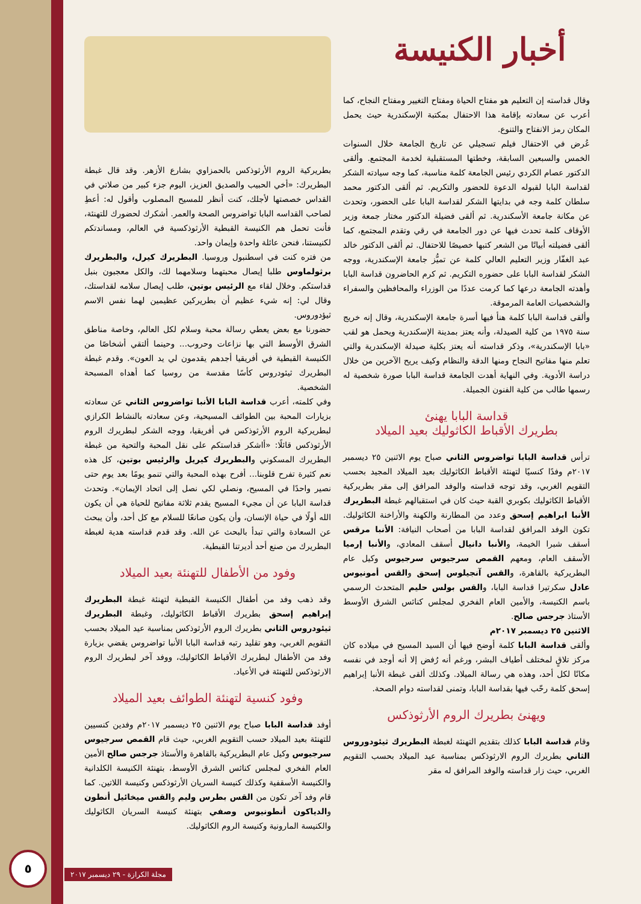أخبار الكنيسة
وقال قداسته إن التعليم هو مفتاح الحياة ومفتاح التغيير ومفتاح النجاح، كما أعرب عن سعادته بإقامة هذا الاحتفال بمكتبة الإسكندرية حيث يحمل المكان رمز الانفتاح والتنوع.
عُرض في الاحتفال فيلم تسجيلي عن تاريخ الجامعة خلال السنوات الخمس والسبعين السابقة، وخطتها المستقبلية لخدمة المجتمع. وألقى الدكتور عصام الكردي رئيس الجامعة كلمة مناسبة، كما وجه سيادته الشكر لقداسة البابا لقبوله الدعوة للحضور والتكريم. ثم ألقى الدكتور محمد سلطان كلمة وجه في بدايتها الشكر لقداسة البابا على الحضور، وتحدث عن مكانة جامعة الأسكندرية. ثم ألقى فضيلة الدكتور مختار جمعة وزير الأوقاف كلمة تحدث فيها عن دور الجامعة في رقي وتقدم المجتمع، كما ألقى فضيلته أبياتًا من الشعر كتبها خصيصًا للاحتفال. ثم ألقى الدكتور خالد عبد الغفّار وزير التعليم العالي كلمة عن تميُّز جامعة الإسكندرية، ووجه الشكر لقداسة البابا على حضوره التكريم. ثم كرم الحاضرون قداسة البابا وأهدته الجامعة درعها كما كرمت عددًا من الوزراء والمحافظين والسفراء والشخصيات العامة المرموقة.
وألقى قداسة البابا كلمة هنأ فيها أسرة جامعة الإسكندرية، وقال إنه خريج سنة ١٩٧٥ من كلية الصيدلة، وأنه يعتز بمدينة الإسكندرية ويحمل هو لقب «بابا الإسكندرية»، وذكر قداسته أنه يعتز بكلية صيدلة الإسكندرية والتي تعلم منها مفاتيح النجاح ومنها الدقة والنظام وكيف يريح الآخرين من خلال دراسة الأدوية. وفي النهاية أهدت الجامعة قداسة البابا صورة شخصية له رسمها طالب من كلية الفنون الجميلة.
قداسة البابا يهنئ
بطريرك الأقباط الكاثوليك بعيد الميلاد
ترأس قداسة البابا تواضروس الثاني صباح يوم الاثنين ٢٥ ديسمبر ٢٠١٧م وفدًا كنسيًا لتهنئة الأقباط الكاثوليك بعيد الميلاد المجيد بحسب التقويم الغربي، وقد توجه قداسته والوفد المرافق إلى مقر بطريركية الأقباط الكاثوليك بكوبري القبة حيث كان في استقبالهم غبطة البطريرك الأنبا ابراهيم إسحق وعدد من المطارنة والكهنة والأراخنة الكاثوليك. تكون الوفد المرافق لقداسة البابا من أصحاب النيافة: الأنبا مرقس أسقف شبرا الخيمة، والأنبا دانيال أسقف المعادي، والأنبا إرميا الأسقف العام، ومعهم القمص سرجيوس سرجيوس وكيل عام البطريركية بالقاهرة، والقس آنجيلوس إسحق والقس أمونيوس عادل سكرتيرا قداسة البابا، والقس بولس حليم المتحدث الرسمي باسم الكنيسة، والأمين العام الفخري لمجلس كنائس الشرق الأوسط الأستاذ جرجس صالح.
الاثنين ٢٥ ديسمبر ٢٠١٧م
وألقى قداسة البابا كلمة أوضح فيها أن السيد المسيح في ميلاده كان مركز تلاقٍ لمختلف أطياف البشر، ورغم أنه رُفض إلا أنه أوجد في نفسه مكانًا لكل أحد، وهذه هي رسالة الميلاد. وكذلك ألقى غبطة الأنبا إبراهيم إسحق كلمة رحّب فيها بقداسة البابا، وتمنى لقداسته دوام الصحة.
ويهنئ بطريرك الروم الأرثوذكس
وقام قداسة البابا كذلك بتقديم التهنئة لغبطة البطريرك ثيئودوروس الثاني بطريرك الروم الارثوذكس بمناسبة عيد الميلاد بحسب التقويم الغربي، حيث زار قداسته والوفد المرافق له مقر
بطريركية الروم الأرثوذكس بالحمزاوي بشارع الأزهر. وقد قال غبطة البطريرك: «أخي الحبيب والصديق العزيز، اليوم جزء كبير من صلاتي في القداس خصصتها لأجلك، كنت أنظر للمسيح المصلوب وأقول له: أعطِ لصاحب القداسه البابا تواضروس الصحة والعمر. أشكرك لحضورك للتهنئة، فأنت تحمل هم الكنيسة القبطية الأرثوذكسية في العالم، ومساندتكم لكنيستنا، فنحن عائلة واحدة وإيمان واحد.
من فتره كنت في اسطنبول وروسيا. البطريرك كيرل، والبطريرك برثولماوس طلبا إيصال محبتهما وسلامهما لك، والكل معجبون بنبل قداستكم. وخلال لقاء مع الرئيس بوتين، طلب إيصال سلامه لقداستك، وقال لي: إنه شيء عظيم أن بطريركين عظيمين لهما نفس الاسم ثيؤدوروس.
حضورنا مع بعض يعطي رسالة محبة وسلام لكل العالم، وخاصة مناطق الشرق الأوسط التي بها نزاعات وحروب... وحينما ألتقي أشخاصًا من الكنيسة القبطية في أفريقيا أجدهم يقدمون لي يد العون». وقدم غبطة البطريرك ثيئودروس كأسًا مقدسة من روسيا كما أهداه المسبحة الشخصية.
وفي كلمته، أعرب قداسة البابا الأنبا تواضروس الثاني عن سعادته بزيارات المحبة بين الطوائف المسيحية، وعن سعادته بالنشاط الكرازي لبطريركية الروم الأرثوذكس في أفريقيا، ووجه الشكر لبطريرك الروم الأرثوذكس قائلًا: «أاشكر قداستكم على نقل المحبة والتحية من غبطة البطريرك المسكوني والبطريرك كيريل والرئيس بوتين، كل هذه نعم كثيرة تفرح قلوبنا... أفرح بهذه المحبة والتي تنمو يومًا بعد يوم حتى نصير واحدًا في المسيح، ونصلي لكي نصل إلى اتحاد الإيمان». وتحدث قداسة البابا عن أن مجيء المسيح يقدم ثلاثة مفاتيح للحياة هي أن يكون الله أولًا في حياة الإنسان، وأن يكون صانعًا للسلام مع كل أحد، وأن يبحث عن السعادة والتي تبدأ بالبحث عن الله. وقد قدم قداسته هدية لغبطة البطريرك من صنع أحد أديرتنا القبطية.
وفود من الأطفال للتهنئة بعيد الميلاد
وقد ذهب وفد من أطفال الكنيسة القبطية لتهنئة غبطة البطريرك إبراهيم إسحق بطريرك الأقباط الكاثوليك، وغبطة البطريرك ثيئودروس الثاني بطريرك الروم الأرثوذكس بمناسبة عيد الميلاد بحسب التقويم الغربي، وهو تقليد رتبه قداسة البابا الأنبا تواضروس يقضي بزيارة وفد من الأطفال لبطريرك الأقباط الكاثوليك، ووفد آخر لبطريرك الروم الارثوذكس للتهنئة في الأعياد.
وفود كنسية لتهنئة الطوائف بعيد الميلاد
أوفد قداسة البابا صباح يوم الاثنين ٢٥ ديسمبر ٢٠١٧م وفدين كنسيين للتهنئة بعيد الميلاد حسب التقويم الغربي، حيث قام القمص سرجيوس سرجيوس وكيل عام البطريركية بالقاهرة والأستاذ جرجس صالح الأمين العام الفخري لمجلس كنائس الشرق الأوسط، بتهنئة الكنيسة الكلدانية والكنيسة الأسقفية وكذلك كنيسة السريان الأرثوذكس وكنيسة اللاتين. كما قام وفد آخر تكون من القس بطرس وليم والقس ميخائيل أنطون والدياكون أنطونيوس وصفي بتهنئة كنيسة السريان الكاثوليك والكنيسة المارونية وكنيسة الروم الكاثوليك.
٥
مجلة الكرازة - ٢٩ ديسمبر ٢٠١٧